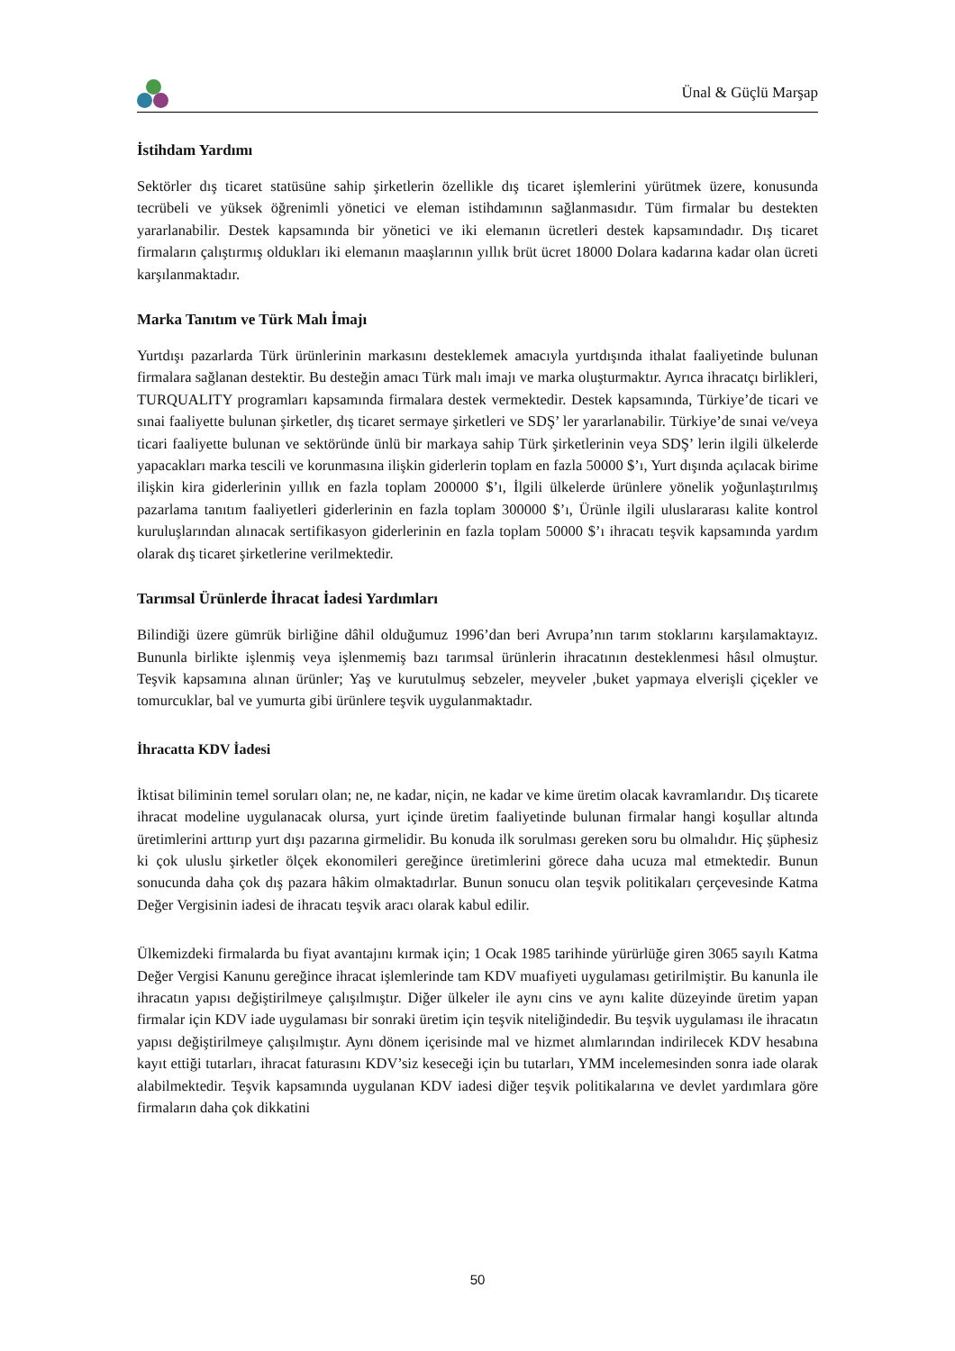Ünal & Güçlü Marşap
İstihdam Yardımı
Sektörler dış ticaret statüsüne sahip şirketlerin özellikle dış ticaret işlemlerini yürütmek üzere, konusunda tecrübeli ve yüksek öğrenimli yönetici ve eleman istihdamının sağlanmasıdır. Tüm firmalar bu destekten yararlanabilir. Destek kapsamında bir yönetici ve iki elemanın ücretleri destek kapsamındadır. Dış ticaret firmaların çalıştırmış oldukları iki elemanın maaşlarının yıllık brüt ücret 18000 Dolara kadarına kadar olan ücreti karşılanmaktadır.
Marka Tanıtım ve Türk Malı İmajı
Yurtdışı pazarlarda Türk ürünlerinin markasını desteklemek amacıyla yurtdışında ithalat faaliyetinde bulunan firmalara sağlanan destektir. Bu desteğin amacı Türk malı imajı ve marka oluşturmaktır. Ayrıca ihracatçı birlikleri, TURQUALITY programları kapsamında firmalara destek vermektedir. Destek kapsamında, Türkiye’de ticari ve sınai faaliyette bulunan şirketler, dış ticaret sermaye şirketleri ve SDŞ’ ler yararlanabilir. Türkiye’de sınai ve/veya ticari faaliyette bulunan ve sektöründe ünlü bir markaya sahip Türk şirketlerinin veya SDŞ’ lerin ilgili ülkelerde yapacakları marka tescili ve korunmasına ilişkin giderlerin toplam en fazla 50000 $’ı, Yurt dışında açılacak birime ilişkin kira giderlerinin yıllık en fazla toplam 200000 $’ı, İlgili ülkelerde ürünlere yönelik yoğunlaştırılmış pazarlama tanıtım faaliyetleri giderlerinin en fazla toplam 300000 $’ı, Ürünle ilgili uluslararası kalite kontrol kuruluşlarından alınacak sertifikasyon giderlerinin en fazla toplam 50000 $’ı ihracatı teşvik kapsamında yardım olarak dış ticaret şirketlerine verilmektedir.
Tarımsal Ürünlerde İhracat İadesi Yardımları
Bilindiği üzere gümrük birliğine dâhil olduğumuz 1996’dan beri Avrupa’nın tarım stoklarını karşılamaktayız. Bununla birlikte işlenmiş veya işlenmemiş bazı tarımsal ürünlerin ihracatının desteklenmesi hâsıl olmuştur. Teşvik kapsamına alınan ürünler; Yaş ve kurutulmuş sebzeler, meyveler ,buket yapmaya elverişli çiçekler ve tomurcuklar, bal ve yumurta gibi ürünlere teşvik uygulanmaktadır.
İhracatta KDV İadesi
İktisat biliminin temel soruları olan; ne, ne kadar, niçin, ne kadar ve kime üretim olacak kavramlarıdır. Dış ticarete ihracat modeline uygulanacak olursa, yurt içinde üretim faaliyetinde bulunan firmalar hangi koşullar altında üretimlerini arttırıp yurt dışı pazarına girmelidir. Bu konuda ilk sorulması gereken soru bu olmalıdır. Hiç şüphesiz ki çok uluslu şirketler ölçek ekonomileri gereğince üretimlerini görece daha ucuza mal etmektedir. Bunun sonucunda daha çok dış pazara hâkim olmaktadırlar. Bunun sonucu olan teşvik politikaları çerçevesinde Katma Değer Vergisinin iadesi de ihracatı teşvik aracı olarak kabul edilir.
Ülkemizdeki firmalarda bu fiyat avantajını kırmak için; 1 Ocak 1985 tarihinde yürürlüğe giren 3065 sayılı Katma Değer Vergisi Kanunu gereğince ihracat işlemlerinde tam KDV muafiyeti uygulaması getirilmiştir. Bu kanunla ile ihracatın yapısı değiştirilmeye çalışılmıştır. Diğer ülkeler ile aynı cins ve aynı kalite düzeyinde üretim yapan firmalar için KDV iade uygulaması bir sonraki üretim için teşvik niteliğindedir. Bu teşvik uygulaması ile ihracatın yapısı değiştirilmeye çalışılmıştır. Aynı dönem içerisinde mal ve hizmet alımlarından indirilecek KDV hesabına kayıt ettiği tutarları, ihracat faturasını KDV’siz keseceği için bu tutarları, YMM incelemesinden sonra iade olarak alabilmektedir. Teşvik kapsamında uygulanan KDV iadesi diğer teşvik politikalarına ve devlet yardımlara göre firmaların daha çok dikkatini
50